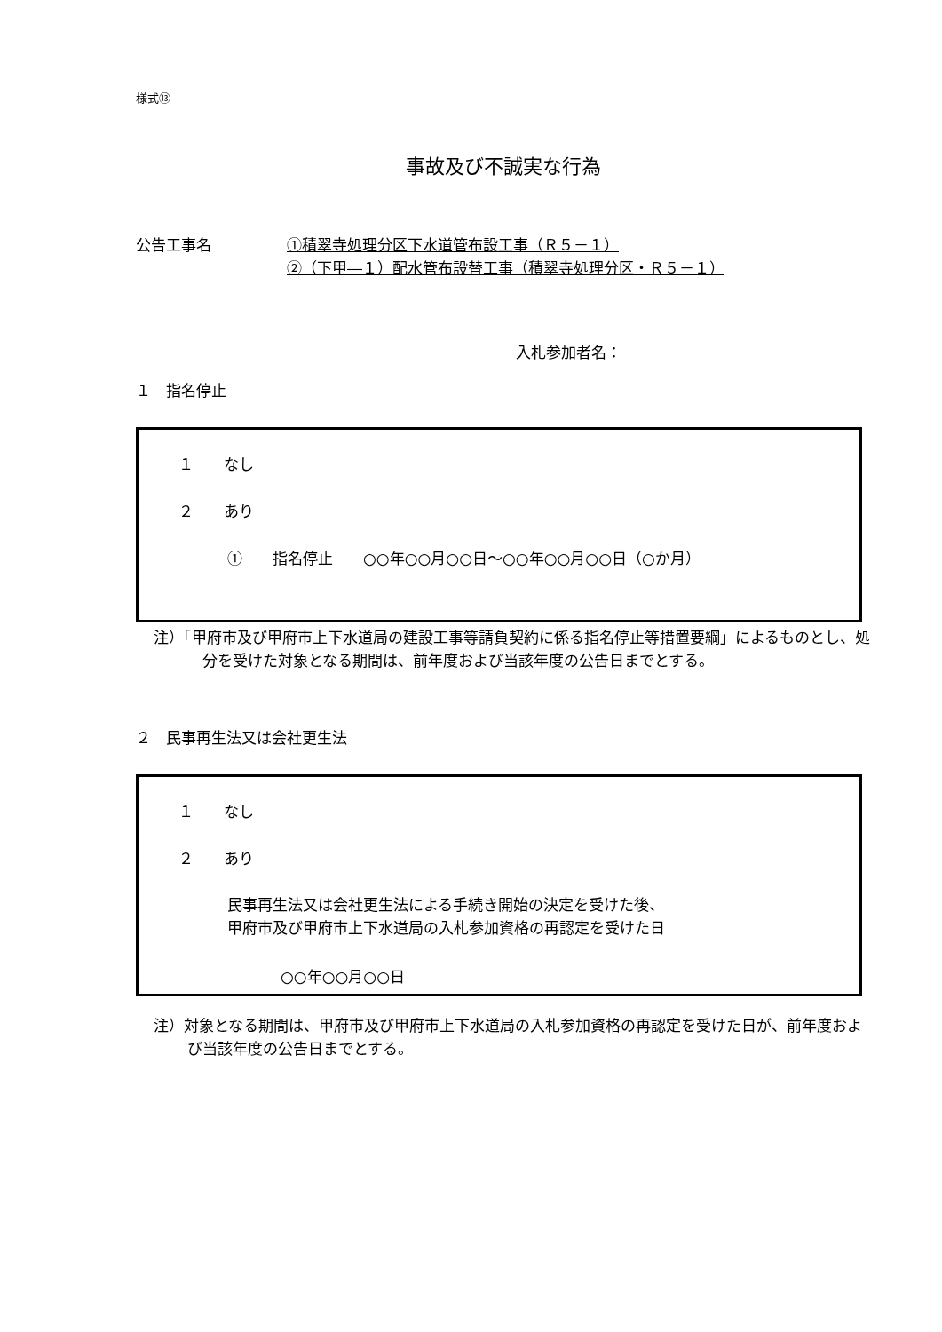様式⑬
事故及び不誠実な行為
公告工事名 ①積翠寺処理分区下水道管布設工事（Ｒ５－１）
②（下甲―１）配水管布設替工事（積翠寺処理分区・Ｒ５－１）
入札参加者名：
１　指名停止
１　　なし
２　　あり
①　　指名停止　　○○年○○月○○日～○○年○○月○○日（○か月）
注）「甲府市及び甲府市上下水道局の建設工事等請負契約に係る指名停止等措置要綱」によるものとし、処分を受けた対象となる期間は、前年度および当該年度の公告日までとする。
２　民事再生法又は会社更生法
１　　なし
２　　あり
民事再生法又は会社更生法による手続き開始の決定を受けた後、
甲府市及び甲府市上下水道局の入札参加資格の再認定を受けた日
○○年○○月○○日
注）対象となる期間は、甲府市及び甲府市上下水道局の入札参加資格の再認定を受けた日が、前年度および当該年度の公告日までとする。